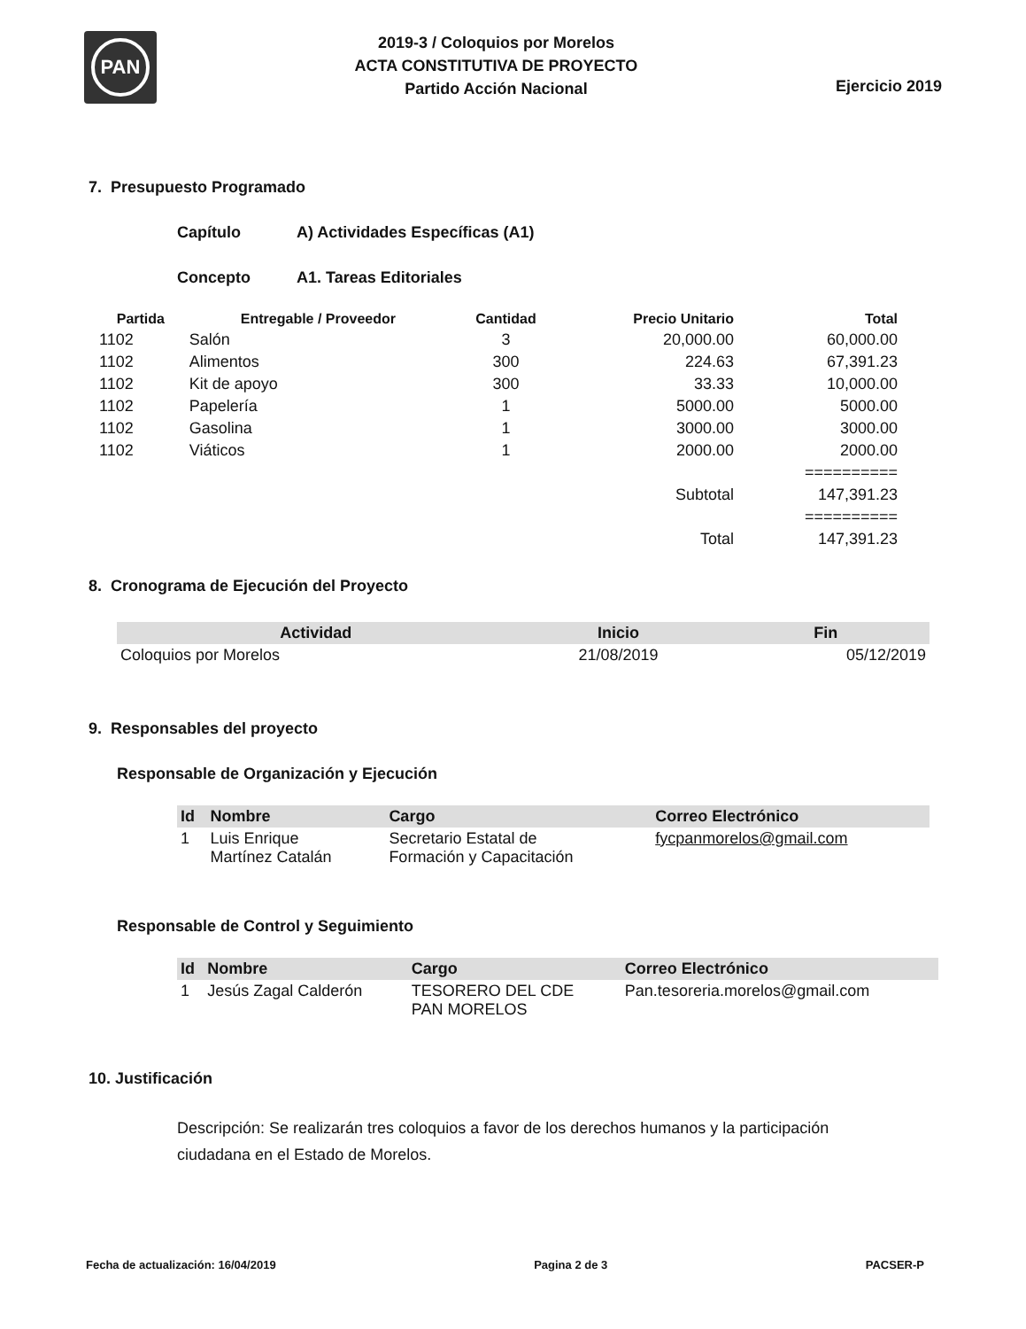PAN
2019-3 / Coloquios por Morelos
ACTA CONSTITUTIVA DE PROYECTO
Partido Acción Nacional
Ejercicio 2019
7. Presupuesto Programado
Capítulo A) Actividades Específicas (A1)
Concepto A1. Tareas Editoriales
| Partida | Entregable / Proveedor | Cantidad | Precio Unitario | Total |
| --- | --- | --- | --- | --- |
| 1102 | Salón | 3 | 20,000.00 | 60,000.00 |
| 1102 | Alimentos | 300 | 224.63 | 67,391.23 |
| 1102 | Kit de apoyo | 300 | 33.33 | 10,000.00 |
| 1102 | Papelería | 1 | 5000.00 | 5000.00 |
| 1102 | Gasolina | 1 | 3000.00 | 3000.00 |
| 1102 | Viáticos | 1 | 2000.00 | 2000.00 |
| | | | | ========== |
| | | | Subtotal | 147,391.23 |
| | | | | ========== |
| | | | Total | 147,391.23 |
8. Cronograma de Ejecución del Proyecto
| Actividad | Inicio | Fin |
| --- | --- | --- |
| Coloquios por Morelos | 21/08/2019 | 05/12/2019 |
9. Responsables del proyecto
Responsable de Organización y Ejecución
| Id | Nombre | Cargo | Correo Electrónico |
| --- | --- | --- | --- |
| 1 | Luis Enrique Martínez Catalán | Secretario Estatal de Formación y Capacitación | fycpanmorelos@gmail.com |
Responsable de Control y Seguimiento
| Id | Nombre | Cargo | Correo Electrónico |
| --- | --- | --- | --- |
| 1 | Jesús Zagal Calderón | TESORERO DEL CDE PAN MORELOS | Pan.tesoreria.morelos@gmail.com |
10. Justificación
Descripción: Se realizarán tres coloquios a favor de los derechos humanos y la participación ciudadana en el Estado de Morelos.
Fecha de actualización: 16/04/2019 Pagina 2 de 3 PACSER-P